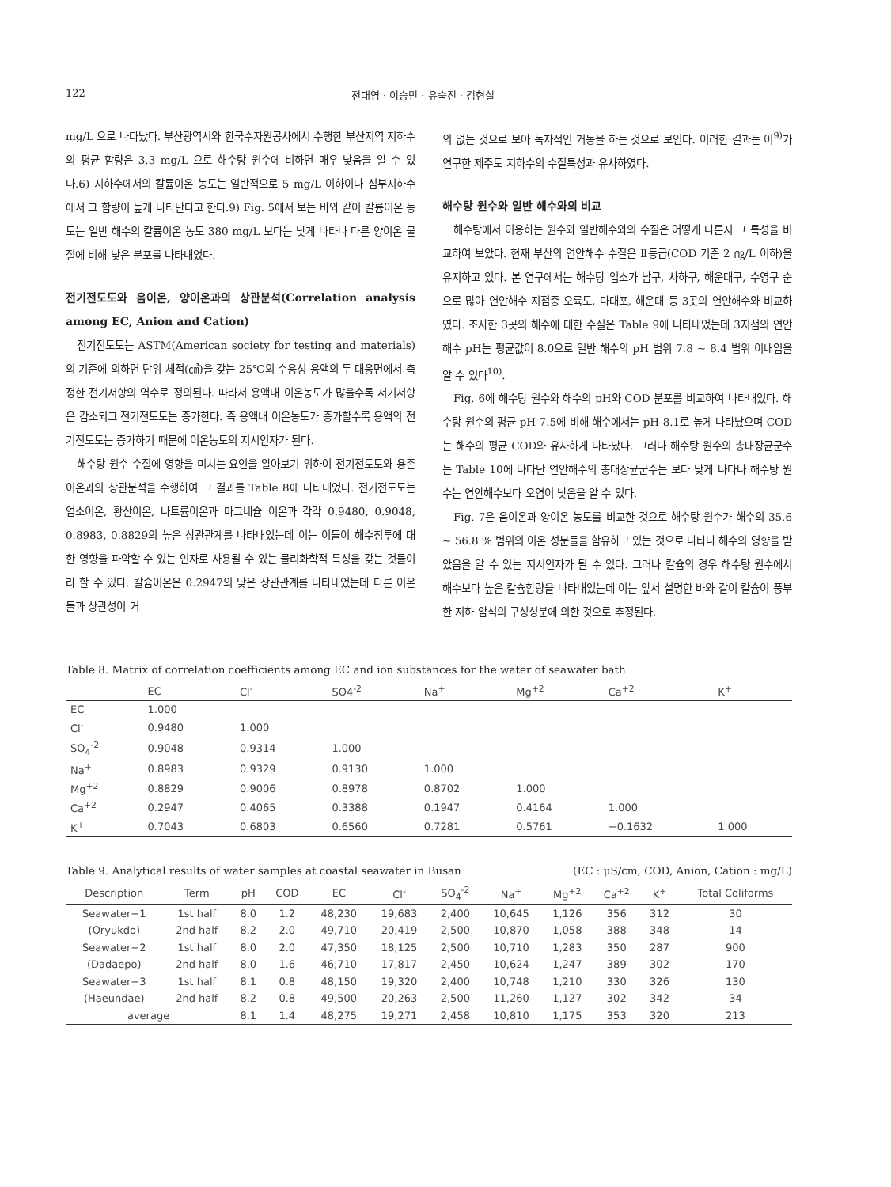122 전대영 · 이승민 · 유숙진 · 김현실
mg/L 으로 나타났다. 부산광역시와 한국수자원공사에서 수행한 부산지역 지하수의 평균 함량은 3.3 mg/L 으로 해수탕 원수에 비하면 매우 낮음을 알 수 있다.6) 지하수에서의 칼륨이온 농도는 일반적으로 5 mg/L 이하이나 심부지하수에서 그 함량이 높게 나타난다고 한다.9) Fig. 5에서 보는 바와 같이 칼륨이온 농도는 일반 해수의 칼륨이온 농도 380 mg/L 보다는 낮게 나타나 다른 양이온 물질에 비해 낮은 분포를 나타내었다.
전기전도도와 음이온, 양이온과의 상관분석(Correlation analysis among EC, Anion and Cation)
전기전도도는 ASTM(American society for testing and materials)의 기준에 의하면 단위 체적(㎤)을 갖는 25℃의 수용성 용액의 두 대응면에서 측정한 전기저항의 역수로 정의된다. 따라서 용액내 이온농도가 많을수록 저기저항은 감소되고 전기전도도는 증가한다. 즉 용액내 이온농도가 증가할수록 용액의 전기전도도는 증가하기 때문에 이온농도의 지시인자가 된다.
해수탕 원수 수질에 영향을 미치는 요인을 알아보기 위하여 전기전도도와 용존 이온과의 상관분석을 수행하여 그 결과를 Table 8에 나타내었다. 전기전도도는 염소이온, 황산이온, 나트륨이온과 마그네슘 이온과 각각 0.9480, 0.9048, 0.8983, 0.8829의 높은 상관관계를 나타내었는데 이는 이들이 해수침투에 대한 영향을 파악할 수 있는 인자로 사용될 수 있는 물리화학적 특성을 갖는 것들이라 할 수 있다. 칼슘이온은 0.2947의 낮은 상관관계를 나타내었는데 다른 이온들과 상관성이 거
의 없는 것으로 보아 독자적인 거동을 하는 것으로 보인다. 이러한 결과는 이<sup>9)</sup>가 연구한 제주도 지하수의 수질특성과 유사하였다.
해수탕 원수와 일반 해수와의 비교
해수탕에서 이용하는 원수와 일반해수와의 수질은 어떻게 다른지 그 특성을 비교하여 보았다. 현재 부산의 연안해수 수질은 Ⅱ등급(COD 기준 2 ㎎/L 이하)을 유지하고 있다. 본 연구에서는 해수탕 업소가 남구, 사하구, 해운대구, 수영구 순으로 많아 연안해수 지점중 오륙도, 다대포, 해운대 등 3곳의 연안해수와 비교하였다. 조사한 3곳의 해수에 대한 수질은 Table 9에 나타내었는데 3지점의 연안해수 pH는 평균값이 8.0으로 일반 해수의 pH 범위 7.8 ~ 8.4 범위 이내임을 알 수 있다<sup>10)</sup>.
Fig. 6에 해수탕 원수와 해수의 pH와 COD 분포를 비교하여 나타내었다. 해수탕 원수의 평균 pH 7.5에 비해 해수에서는 pH 8.1로 높게 나타났으며 COD는 해수의 평균 COD와 유사하게 나타났다. 그러나 해수탕 원수의 총대장균군수는 Table 10에 나타난 연안해수의 총대장균군수는 보다 낮게 나타나 해수탕 원수는 연안해수보다 오염이 낮음을 알 수 있다.
Fig. 7은 음이온과 양이온 농도를 비교한 것으로 해수탕 원수가 해수의 35.6 ~ 56.8 % 범위의 이온 성분들을 함유하고 있는 것으로 나타나 해수의 영향을 받았음을 알 수 있는 지시인자가 될 수 있다. 그러나 칼슘의 경우 해수탕 원수에서 해수보다 높은 칼슘함량을 나타내었는데 이는 앞서 설명한 바와 같이 칼슘이 풍부한 지하 암석의 구성성분에 의한 것으로 추정된다.
Table 8. Matrix of correlation coefficients among EC and ion substances for the water of seawater bath
| | EC | Cl<sup>-</sup> | SO4<sup>-2</sup> | Na<sup>+</sup> | Mg<sup>+2</sup> | Ca<sup>+2</sup> | K<sup>+</sup> |
| --- | --- | --- | --- | --- | --- | --- | --- |
| EC | 1.000 | | | | | | |
| Cl<sup>-</sup> | 0.9480 | 1.000 | | | | | |
| SO<sub>4</sub><sup>-2</sup> | 0.9048 | 0.9314 | 1.000 | | | | |
| Na<sup>+</sup> | 0.8983 | 0.9329 | 0.9130 | 1.000 | | | |
| Mg<sup>+2</sup> | 0.8829 | 0.9006 | 0.8978 | 0.8702 | 1.000 | | |
| Ca<sup>+2</sup> | 0.2947 | 0.4065 | 0.3388 | 0.1947 | 0.4164 | 1.000 | |
| K<sup>+</sup> | 0.7043 | 0.6803 | 0.6560 | 0.7281 | 0.5761 | −0.1632 | 1.000 |
Table 9. Analytical results of water samples at coastal seawater in Busan (EC : μS/cm, COD, Anion, Cation : mg/L)
| Description | Term | pH | COD | EC | Cl<sup>-</sup> | SO<sub>4</sub><sup>-2</sup> | Na<sup>+</sup> | Mg<sup>+2</sup> | Ca<sup>+2</sup> | K<sup>+</sup> | Total Coliforms |
| --- | --- | --- | --- | --- | --- | --- | --- | --- | --- | --- | --- |
| Seawater−1 | 1st half | 8.0 | 1.2 | 48,230 | 19,683 | 2,400 | 10,645 | 1,126 | 356 | 312 | 30 |
| (Oryukdo) | 2nd half | 8.2 | 2.0 | 49,710 | 20,419 | 2,500 | 10,870 | 1,058 | 388 | 348 | 14 |
| Seawater−2 | 1st half | 8.0 | 2.0 | 47,350 | 18,125 | 2,500 | 10,710 | 1,283 | 350 | 287 | 900 |
| (Dadaepo) | 2nd half | 8.0 | 1.6 | 46,710 | 17,817 | 2,450 | 10,624 | 1,247 | 389 | 302 | 170 |
| Seawater−3 | 1st half | 8.1 | 0.8 | 48,150 | 19,320 | 2,400 | 10,748 | 1,210 | 330 | 326 | 130 |
| (Haeundae) | 2nd half | 8.2 | 0.8 | 49,500 | 20,263 | 2,500 | 11,260 | 1,127 | 302 | 342 | 34 |
| average | | 8.1 | 1.4 | 48,275 | 19,271 | 2,458 | 10,810 | 1,175 | 353 | 320 | 213 |